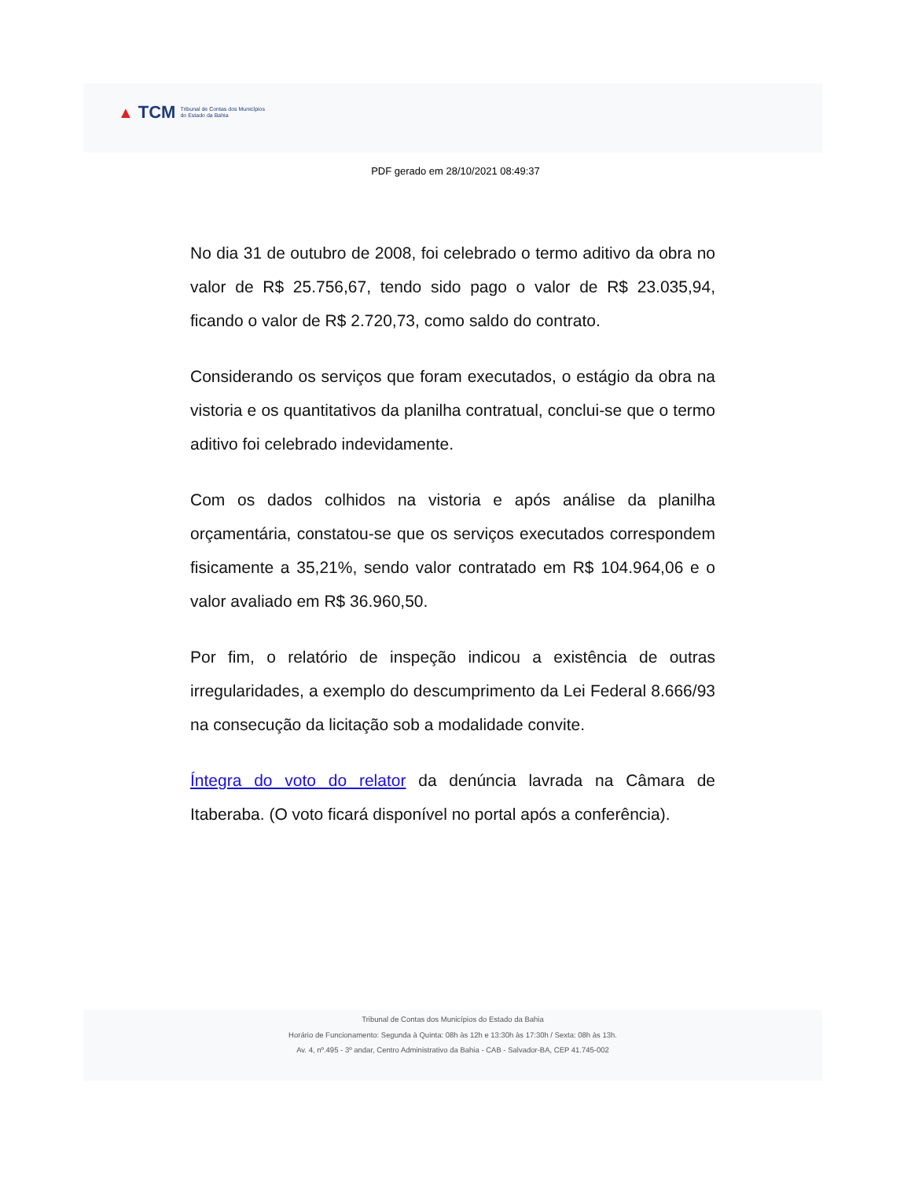▲ TCM Tribunal de Contas dos Municípios
do Estado da Bahia
PDF gerado em 28/10/2021 08:49:37
No dia 31 de outubro de 2008, foi celebrado o termo aditivo da obra no valor de R$ 25.756,67, tendo sido pago o valor de R$ 23.035,94, ficando o valor de R$ 2.720,73, como saldo do contrato.
Considerando os serviços que foram executados, o estágio da obra na vistoria e os quantitativos da planilha contratual, conclui-se que o termo aditivo foi celebrado indevidamente.
Com os dados colhidos na vistoria e após análise da planilha orçamentária, constatou-se que os serviços executados correspondem fisicamente a 35,21%, sendo valor contratado em R$ 104.964,06 e o valor avaliado em R$ 36.960,50.
Por fim, o relatório de inspeção indicou a existência de outras irregularidades, a exemplo do descumprimento da Lei Federal 8.666/93 na consecução da licitação sob a modalidade convite.
Íntegra do voto do relator da denúncia lavrada na Câmara de Itaberaba. (O voto ficará disponível no portal após a conferência).
Tribunal de Contas dos Municípios do Estado da Bahia
Horário de Funcionamento: Segunda à Quinta: 08h às 12h e 13:30h às 17:30h / Sexta: 08h às 13h.
Av. 4, nº.495 - 3º andar, Centro Administrativo da Bahia - CAB - Salvador-BA, CEP 41.745-002